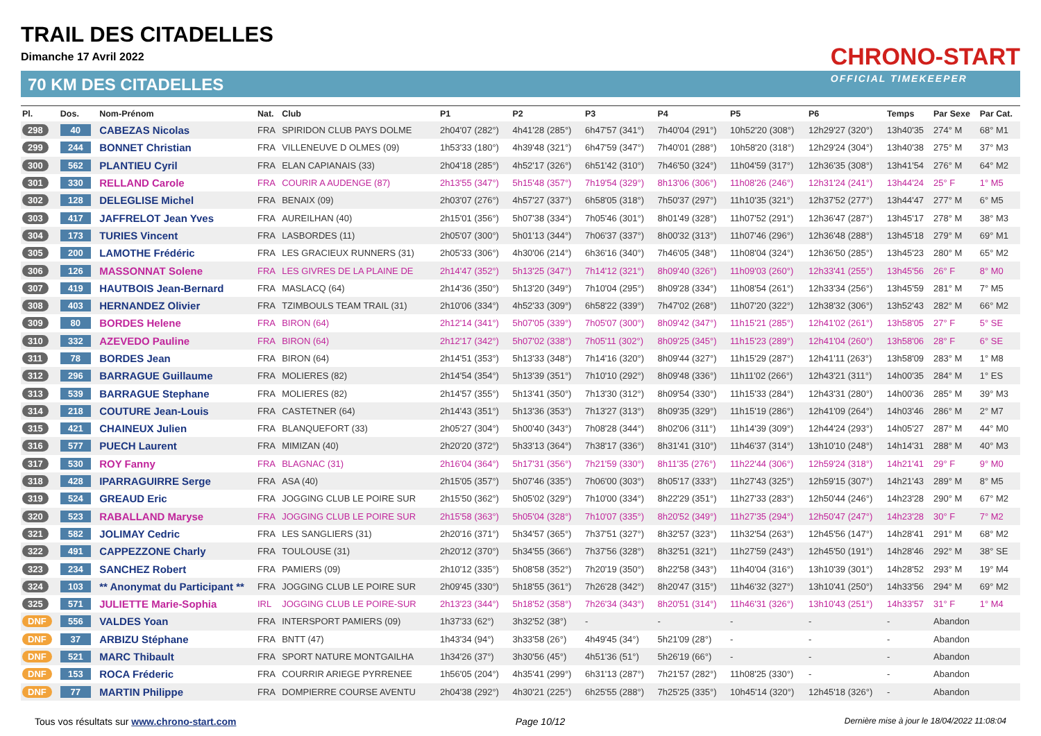TRAIL DES CITADELLES
Dimanche 17 Avril 2022
70 KM DES CITADELLES
CHRONO-START
OFFICIAL TIMEKEEPER
| Pl. | Dos. | Nom-Prénom | Nat. | Club | P1 | P2 | P3 | P4 | P5 | P6 | Temps | Par Sexe | Par Cat. |
| --- | --- | --- | --- | --- | --- | --- | --- | --- | --- | --- | --- | --- | --- |
| 298 | 40 | CABEZAS Nicolas | FRA | SPIRIDON CLUB PAYS DOLME | 2h04'07 (282°) | 4h41'28 (285°) | 6h47'57 (341°) | 7h40'04 (291°) | 10h52'20 (308°) | 12h29'27 (320°) | 13h40'35 | 274° M | 68° M1 |
| 299 | 244 | BONNET Christian | FRA | VILLENEUVE D OLMES (09) | 1h53'33 (180°) | 4h39'48 (321°) | 6h47'59 (347°) | 7h40'01 (288°) | 10h58'20 (318°) | 12h29'24 (304°) | 13h40'38 | 275° M | 37° M3 |
| 300 | 562 | PLANTIEU Cyril | FRA | ELAN CAPIANAIS (33) | 2h04'18 (285°) | 4h52'17 (326°) | 6h51'42 (310°) | 7h46'50 (324°) | 11h04'59 (317°) | 12h36'35 (308°) | 13h41'54 | 276° M | 64° M2 |
| 301 | 330 | RELLAND Carole | FRA | COURIR A AUDENGE (87) | 2h13'55 (347°) | 5h15'48 (357°) | 7h19'54 (329°) | 8h13'06 (306°) | 11h08'26 (246°) | 12h31'24 (241°) | 13h44'24 | 25° F | 1° M5 |
| 302 | 128 | DELEGLISE Michel | FRA | BENAIX (09) | 2h03'07 (276°) | 4h57'27 (337°) | 6h58'05 (318°) | 7h50'37 (297°) | 11h10'35 (321°) | 12h37'52 (277°) | 13h44'47 | 277° M | 6° M5 |
| 303 | 417 | JAFFRELOT Jean Yves | FRA | AUREILHAN (40) | 2h15'01 (356°) | 5h07'38 (334°) | 7h05'46 (301°) | 8h01'49 (328°) | 11h07'52 (291°) | 12h36'47 (287°) | 13h45'17 | 278° M | 38° M3 |
| 304 | 173 | TURIES Vincent | FRA | LASBORDES (11) | 2h05'07 (300°) | 5h01'13 (344°) | 7h06'37 (337°) | 8h00'32 (313°) | 11h07'46 (296°) | 12h36'48 (288°) | 13h45'18 | 279° M | 69° M1 |
| 305 | 200 | LAMOTHE Frédéric | FRA | LES GRACIEUX RUNNERS (31) | 2h05'33 (306°) | 4h30'06 (214°) | 6h36'16 (340°) | 7h46'05 (348°) | 11h08'04 (324°) | 12h36'50 (285°) | 13h45'23 | 280° M | 65° M2 |
| 306 | 126 | MASSONNAT Solene | FRA | LES GIVRES DE LA PLAINE DE | 2h14'47 (352°) | 5h13'25 (347°) | 7h14'12 (321°) | 8h09'40 (326°) | 11h09'03 (260°) | 12h33'41 (255°) | 13h45'56 | 26° F | 8° M0 |
| 307 | 419 | HAUTBOIS Jean-Bernard | FRA | MASLACQ (64) | 2h14'36 (350°) | 5h13'20 (349°) | 7h10'04 (295°) | 8h09'28 (334°) | 11h08'54 (261°) | 12h33'34 (256°) | 13h45'59 | 281° M | 7° M5 |
| 308 | 403 | HERNANDEZ Olivier | FRA | TZIMBOULS TEAM TRAIL (31) | 2h10'06 (334°) | 4h52'33 (309°) | 6h58'22 (339°) | 7h47'02 (268°) | 11h07'20 (322°) | 12h38'32 (306°) | 13h52'43 | 282° M | 66° M2 |
| 309 | 80 | BORDES Helene | FRA | BIRON (64) | 2h12'14 (341°) | 5h07'05 (339°) | 7h05'07 (300°) | 8h09'42 (347°) | 11h15'21 (285°) | 12h41'02 (261°) | 13h58'05 | 27° F | 5° SE |
| 310 | 332 | AZEVEDO Pauline | FRA | BIRON (64) | 2h12'17 (342°) | 5h07'02 (338°) | 7h05'11 (302°) | 8h09'25 (345°) | 11h15'23 (289°) | 12h41'04 (260°) | 13h58'06 | 28° F | 6° SE |
| 311 | 78 | BORDES Jean | FRA | BIRON (64) | 2h14'51 (353°) | 5h13'33 (348°) | 7h14'16 (320°) | 8h09'44 (327°) | 11h15'29 (287°) | 12h41'11 (263°) | 13h58'09 | 283° M | 1° M8 |
| 312 | 296 | BARRAGUE Guillaume | FRA | MOLIERES (82) | 2h14'54 (354°) | 5h13'39 (351°) | 7h10'10 (292°) | 8h09'48 (336°) | 11h11'02 (266°) | 12h43'21 (311°) | 14h00'35 | 284° M | 1° ES |
| 313 | 539 | BARRAGUE Stephane | FRA | MOLIERES (82) | 2h14'57 (355°) | 5h13'41 (350°) | 7h13'30 (312°) | 8h09'54 (330°) | 11h15'33 (284°) | 12h43'31 (280°) | 14h00'36 | 285° M | 39° M3 |
| 314 | 218 | COUTURE Jean-Louis | FRA | CASTETNER (64) | 2h14'43 (351°) | 5h13'36 (353°) | 7h13'27 (313°) | 8h09'35 (329°) | 11h15'19 (286°) | 12h41'09 (264°) | 14h03'46 | 286° M | 2° M7 |
| 315 | 421 | CHAINEUX Julien | FRA | BLANQUEFORT (33) | 2h05'27 (304°) | 5h00'40 (343°) | 7h08'28 (344°) | 8h02'06 (311°) | 11h14'39 (309°) | 12h44'24 (293°) | 14h05'27 | 287° M | 44° M0 |
| 316 | 577 | PUECH Laurent | FRA | MIMIZAN (40) | 2h20'20 (372°) | 5h33'13 (364°) | 7h38'17 (336°) | 8h31'41 (310°) | 11h46'37 (314°) | 13h10'10 (248°) | 14h14'31 | 288° M | 40° M3 |
| 317 | 530 | ROY Fanny | FRA | BLAGNAC (31) | 2h16'04 (364°) | 5h17'31 (356°) | 7h21'59 (330°) | 8h11'35 (276°) | 11h22'44 (306°) | 12h59'24 (318°) | 14h21'41 | 29° F | 9° M0 |
| 318 | 428 | IPARRAGUIRRE Serge | FRA | ASA (40) | 2h15'05 (357°) | 5h07'46 (335°) | 7h06'00 (303°) | 8h05'17 (333°) | 11h27'43 (325°) | 12h59'15 (307°) | 14h21'43 | 289° M | 8° M5 |
| 319 | 524 | GREAUD Eric | FRA | JOGGING CLUB LE POIRE SUR | 2h15'50 (362°) | 5h05'02 (329°) | 7h10'00 (334°) | 8h22'29 (351°) | 11h27'33 (283°) | 12h50'44 (246°) | 14h23'28 | 290° M | 67° M2 |
| 320 | 523 | RABALLAND Maryse | FRA | JOGGING CLUB LE POIRE SUR | 2h15'58 (363°) | 5h05'04 (328°) | 7h10'07 (335°) | 8h20'52 (349°) | 11h27'35 (294°) | 12h50'47 (247°) | 14h23'28 | 30° F | 7° M2 |
| 321 | 582 | JOLIMAY Cedric | FRA | LES SANGLIERS (31) | 2h20'16 (371°) | 5h34'57 (365°) | 7h37'51 (327°) | 8h32'57 (323°) | 11h32'54 (263°) | 12h45'56 (147°) | 14h28'41 | 291° M | 68° M2 |
| 322 | 491 | CAPPEZZONE Charly | FRA | TOULOUSE (31) | 2h20'12 (370°) | 5h34'55 (366°) | 7h37'56 (328°) | 8h32'51 (321°) | 11h27'59 (243°) | 12h45'50 (191°) | 14h28'46 | 292° M | 38° SE |
| 323 | 234 | SANCHEZ Robert | FRA | PAMIERS (09) | 2h10'12 (335°) | 5h08'58 (352°) | 7h20'19 (350°) | 8h22'58 (343°) | 11h40'04 (316°) | 13h10'39 (301°) | 14h28'52 | 293° M | 19° M4 |
| 324 | 103 | ** Anonymat du Participant ** | FRA | JOGGING CLUB LE POIRE SUR | 2h09'45 (330°) | 5h18'55 (361°) | 7h26'28 (342°) | 8h20'47 (315°) | 11h46'32 (327°) | 13h10'41 (250°) | 14h33'56 | 294° M | 69° M2 |
| 325 | 571 | JULIETTE Marie-Sophia | IRL | JOGGING CLUB LE POIRE-SUR | 2h13'23 (344°) | 5h18'52 (358°) | 7h26'34 (343°) | 8h20'51 (314°) | 11h46'31 (326°) | 13h10'43 (251°) | 14h33'57 | 31° F | 1° M4 |
| DNF | 556 | VALDES Yoan | FRA | INTERSPORT PAMIERS (09) | 1h37'33 (62°) | 3h32'52 (38°) | - | - | - | - | - | Abandon | |
| DNF | 37 | ARBIZU Stéphane | FRA | BNTT (47) | 1h43'34 (94°) | 3h33'58 (26°) | 4h49'45 (34°) | 5h21'09 (28°) | - | - | - | Abandon | |
| DNF | 521 | MARC Thibault | FRA | SPORT NATURE MONTGAILHA | 1h34'26 (37°) | 3h30'56 (45°) | 4h51'36 (51°) | 5h26'19 (66°) | - | - | - | Abandon | |
| DNF | 153 | ROCA Fréderic | FRA | COURRIR ARIEGE PYRRENEE | 1h56'05 (204°) | 4h35'41 (299°) | 6h31'13 (287°) | 7h21'57 (282°) | 11h08'25 (330°) | - | - | Abandon | |
| DNF | 77 | MARTIN Philippe | FRA | DOMPIERRE COURSE AVENTU | 2h04'38 (292°) | 4h30'21 (225°) | 6h25'55 (288°) | 7h25'25 (335°) | 10h45'14 (320°) | 12h45'18 (326°) | - | Abandon | |
Tous vos résultats sur www.chrono-start.com Page 10/12 Dernière mise à jour le 18/04/2022 11:08:04